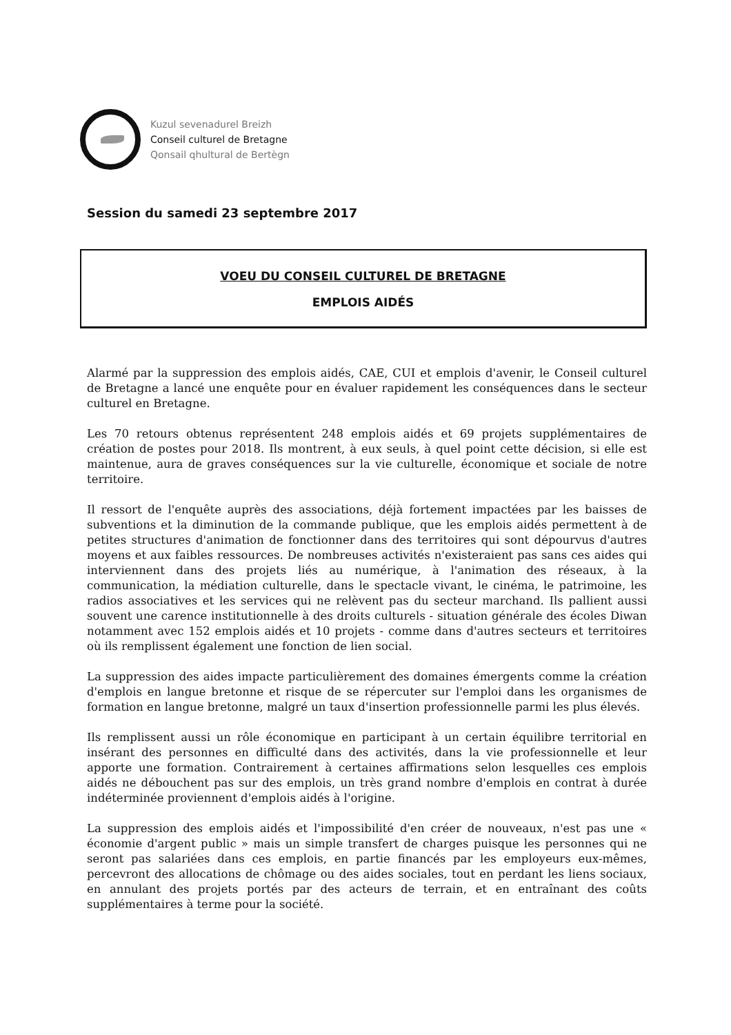Kuzul sevenadurel Breizh
Conseil culturel de Bretagne
Qonsail qhultural de Bertègn
Session du samedi 23 septembre 2017
VOEU DU CONSEIL CULTUREL DE BRETAGNE
EMPLOIS AIDÉS
Alarmé par la suppression des emplois aidés, CAE, CUI et emplois d'avenir, le Conseil culturel de Bretagne a lancé une enquête pour en évaluer rapidement les conséquences dans le secteur culturel en Bretagne.
Les 70 retours obtenus représentent 248 emplois aidés et 69 projets supplémentaires de création de postes pour 2018. Ils montrent, à eux seuls, à quel point cette décision, si elle est maintenue, aura de graves conséquences sur la vie culturelle, économique et sociale de notre territoire.
Il ressort de l'enquête auprès des associations, déjà fortement impactées par les baisses de subventions et la diminution de la commande publique, que les emplois aidés permettent à de petites structures d'animation de fonctionner dans des territoires qui sont dépourvus d'autres moyens et aux faibles ressources. De nombreuses activités n'existeraient pas sans ces aides qui interviennent dans des projets liés au numérique, à l'animation des réseaux, à la communication, la médiation culturelle, dans le spectacle vivant, le cinéma, le patrimoine, les radios associatives et les services qui ne relèvent pas du secteur marchand. Ils pallient aussi souvent une carence institutionnelle à des droits culturels - situation générale des écoles Diwan notamment avec 152 emplois aidés et 10 projets - comme dans d'autres secteurs et territoires où ils remplissent également une fonction de lien social.
La suppression des aides impacte particulièrement des domaines émergents comme la création d'emplois en langue bretonne et risque de se répercuter sur l'emploi dans les organismes de formation en langue bretonne, malgré un taux d'insertion professionnelle parmi les plus élevés.
Ils remplissent aussi un rôle économique en participant à un certain équilibre territorial en insérant des personnes en difficulté dans des activités, dans la vie professionnelle et leur apporte une formation. Contrairement à certaines affirmations selon lesquelles ces emplois aidés ne débouchent pas sur des emplois, un très grand nombre d'emplois en contrat à durée indéterminée proviennent d'emplois aidés à l'origine.
La suppression des emplois aidés et l'impossibilité d'en créer de nouveaux, n'est pas une « économie d'argent public » mais un simple transfert de charges puisque les personnes qui ne seront pas salariées dans ces emplois, en partie financés par les employeurs eux-mêmes, percevront des allocations de chômage ou des aides sociales, tout en perdant les liens sociaux, en annulant des projets portés par des acteurs de terrain, et en entraînant des coûts supplémentaires à terme pour la société.